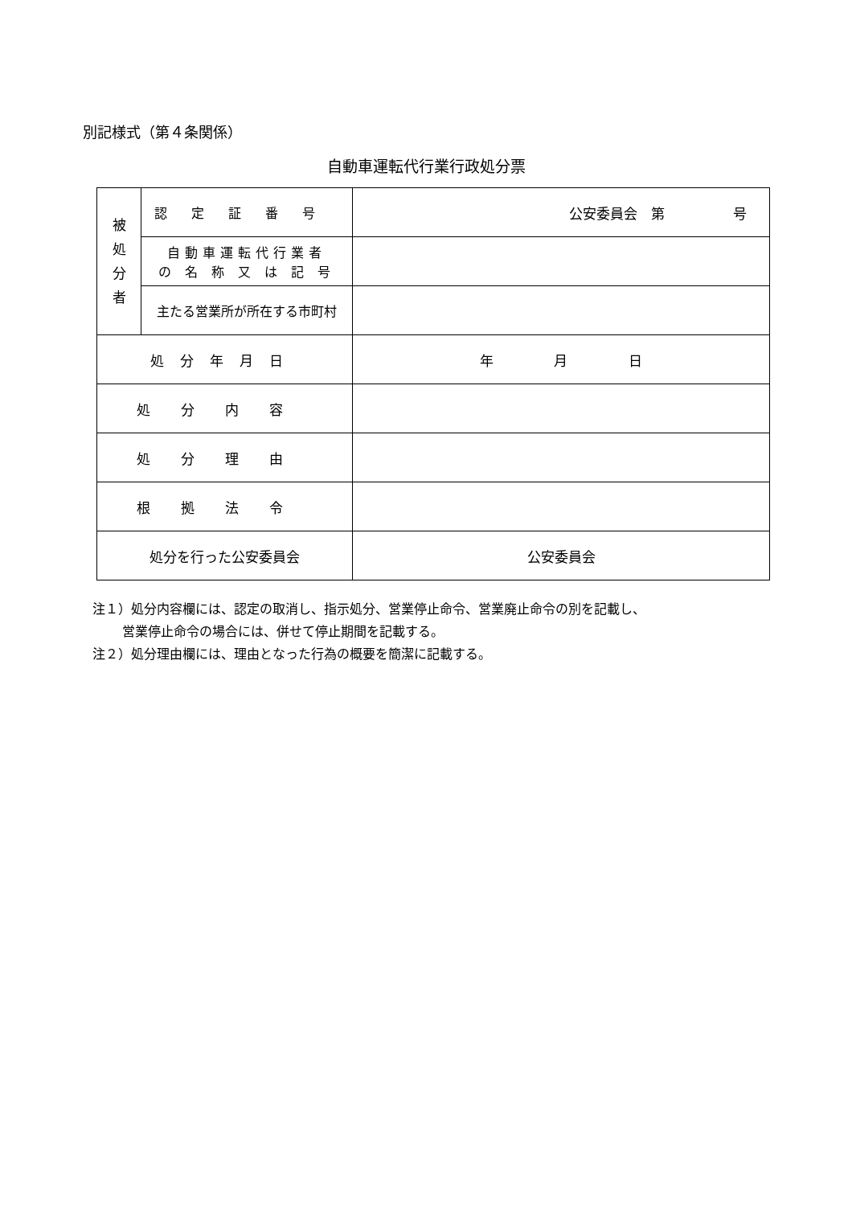別記様式（第４条関係）
自動車運転代行業行政処分票
| 被 処 分 者 | 認定証番号 | 公安委員会 第 号 |
| | 自動車運転代行業者 の 名 称 又 は 記 号 | |
| | 主たる営業所が所在する市町村 | |
| 処分年月日 | | 年 月 日 |
| 処分内容 | | |
| 処分理由 | | |
| 根拠法令 | | |
| 処分を行った公安委員会 | | 公安委員会 |
注１）処分内容欄には、認定の取消し、指示処分、営業停止命令、営業廃止命令の別を記載し、
営業停止命令の場合には、併せて停止期間を記載する。
注２）処分理由欄には、理由となった行為の概要を簡潔に記載する。